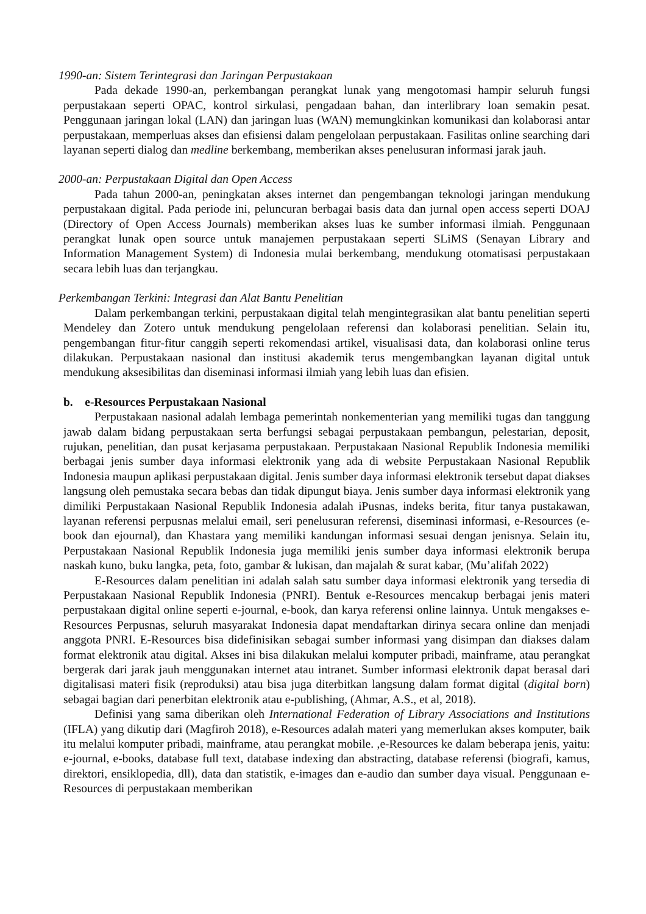1990-an: Sistem Terintegrasi dan Jaringan Perpustakaan
Pada dekade 1990-an, perkembangan perangkat lunak yang mengotomasi hampir seluruh fungsi perpustakaan seperti OPAC, kontrol sirkulasi, pengadaan bahan, dan interlibrary loan semakin pesat. Penggunaan jaringan lokal (LAN) dan jaringan luas (WAN) memungkinkan komunikasi dan kolaborasi antar perpustakaan, memperluas akses dan efisiensi dalam pengelolaan perpustakaan. Fasilitas online searching dari layanan seperti dialog dan medline berkembang, memberikan akses penelusuran informasi jarak jauh.
2000-an: Perpustakaan Digital dan Open Access
Pada tahun 2000-an, peningkatan akses internet dan pengembangan teknologi jaringan mendukung perpustakaan digital. Pada periode ini, peluncuran berbagai basis data dan jurnal open access seperti DOAJ (Directory of Open Access Journals) memberikan akses luas ke sumber informasi ilmiah. Penggunaan perangkat lunak open source untuk manajemen perpustakaan seperti SLiMS (Senayan Library and Information Management System) di Indonesia mulai berkembang, mendukung otomatisasi perpustakaan secara lebih luas dan terjangkau.
Perkembangan Terkini: Integrasi dan Alat Bantu Penelitian
Dalam perkembangan terkini, perpustakaan digital telah mengintegrasikan alat bantu penelitian seperti Mendeley dan Zotero untuk mendukung pengelolaan referensi dan kolaborasi penelitian. Selain itu, pengembangan fitur-fitur canggih seperti rekomendasi artikel, visualisasi data, dan kolaborasi online terus dilakukan. Perpustakaan nasional dan institusi akademik terus mengembangkan layanan digital untuk mendukung aksesibilitas dan diseminasi informasi ilmiah yang lebih luas dan efisien.
b. e-Resources Perpustakaan Nasional
Perpustakaan nasional adalah lembaga pemerintah nonkementerian yang memiliki tugas dan tanggung jawab dalam bidang perpustakaan serta berfungsi sebagai perpustakaan pembangun, pelestarian, deposit, rujukan, penelitian, dan pusat kerjasama perpustakaan. Perpustakaan Nasional Republik Indonesia memiliki berbagai jenis sumber daya informasi elektronik yang ada di website Perpustakaan Nasional Republik Indonesia maupun aplikasi perpustakaan digital. Jenis sumber daya informasi elektronik tersebut dapat diakses langsung oleh pemustaka secara bebas dan tidak dipungut biaya. Jenis sumber daya informasi elektronik yang dimiliki Perpustakaan Nasional Republik Indonesia adalah iPusnas, indeks berita, fitur tanya pustakawan, layanan referensi perpusnas melalui email, seri penelusuran referensi, diseminasi informasi, e-Resources (e-book dan ejournal), dan Khastara yang memiliki kandungan informasi sesuai dengan jenisnya. Selain itu, Perpustakaan Nasional Republik Indonesia juga memiliki jenis sumber daya informasi elektronik berupa naskah kuno, buku langka, peta, foto, gambar & lukisan, dan majalah & surat kabar, (Mu’alifah 2022)
E-Resources dalam penelitian ini adalah salah satu sumber daya informasi elektronik yang tersedia di Perpustakaan Nasional Republik Indonesia (PNRI). Bentuk e-Resources mencakup berbagai jenis materi perpustakaan digital online seperti e-journal, e-book, dan karya referensi online lainnya. Untuk mengakses e-Resources Perpusnas, seluruh masyarakat Indonesia dapat mendaftarkan dirinya secara online dan menjadi anggota PNRI. E-Resources bisa didefinisikan sebagai sumber informasi yang disimpan dan diakses dalam format elektronik atau digital. Akses ini bisa dilakukan melalui komputer pribadi, mainframe, atau perangkat bergerak dari jarak jauh menggunakan internet atau intranet. Sumber informasi elektronik dapat berasal dari digitalisasi materi fisik (reproduksi) atau bisa juga diterbitkan langsung dalam format digital (digital born) sebagai bagian dari penerbitan elektronik atau e-publishing, (Ahmar, A.S., et al, 2018).
Definisi yang sama diberikan oleh International Federation of Library Associations and Institutions (IFLA) yang dikutip dari (Magfiroh 2018), e-Resources adalah materi yang memerlukan akses komputer, baik itu melalui komputer pribadi, mainframe, atau perangkat mobile. ,e-Resources ke dalam beberapa jenis, yaitu: e-journal, e-books, database full text, database indexing dan abstracting, database referensi (biografi, kamus, direktori, ensiklopedia, dll), data dan statistik, e-images dan e-audio dan sumber daya visual. Penggunaan e-Resources di perpustakaan memberikan